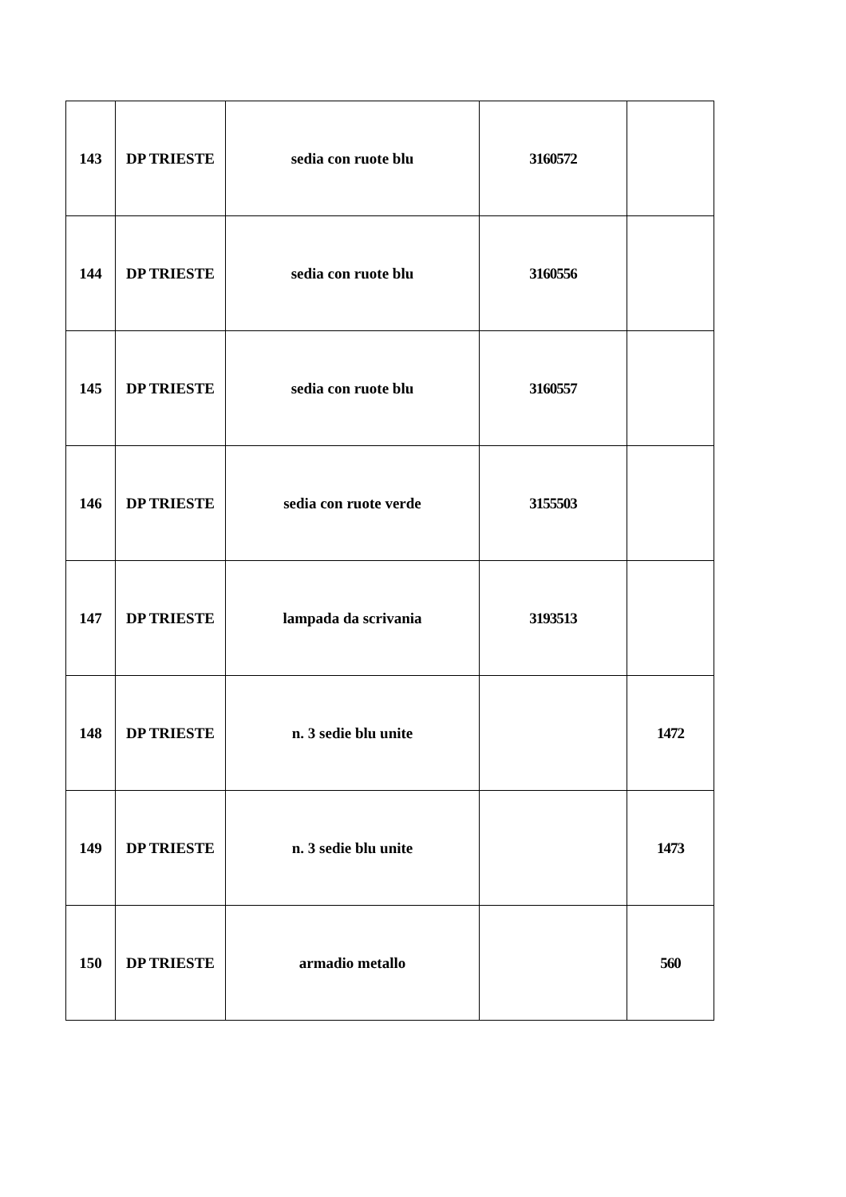| 143 | DP TRIESTE | sedia con ruote blu | 3160572 | |
| 144 | DP TRIESTE | sedia con ruote blu | 3160556 | |
| 145 | DP TRIESTE | sedia con ruote blu | 3160557 | |
| 146 | DP TRIESTE | sedia con ruote verde | 3155503 | |
| 147 | DP TRIESTE | lampada da scrivania | 3193513 | |
| 148 | DP TRIESTE | n. 3 sedie blu unite | | 1472 |
| 149 | DP TRIESTE | n. 3 sedie blu unite | | 1473 |
| 150 | DP TRIESTE | armadio metallo | | 560 |